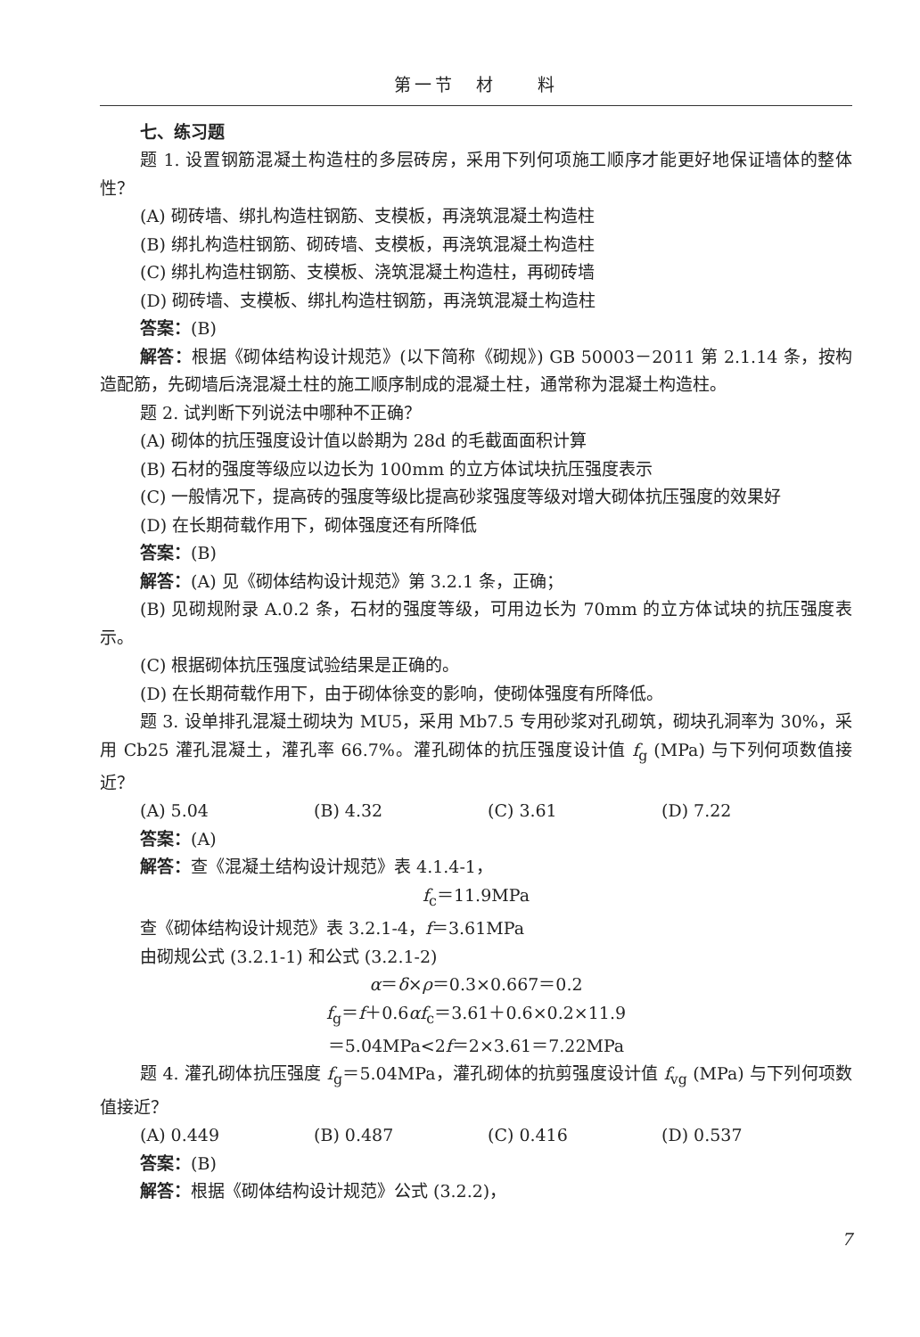第一节　材　　料
七、练习题
题 1. 设置钢筋混凝土构造柱的多层砖房，采用下列何项施工顺序才能更好地保证墙体的整体性？
(A) 砌砖墙、绑扎构造柱钢筋、支模板，再浇筑混凝土构造柱
(B) 绑扎构造柱钢筋、砌砖墙、支模板，再浇筑混凝土构造柱
(C) 绑扎构造柱钢筋、支模板、浇筑混凝土构造柱，再砌砖墙
(D) 砌砖墙、支模板、绑扎构造柱钢筋，再浇筑混凝土构造柱
答案：(B)
解答：根据《砌体结构设计规范》(以下简称《砌规》) GB 50003－2011 第 2.1.14 条，按构造配筋，先砌墙后浇混凝土柱的施工顺序制成的混凝土柱，通常称为混凝土构造柱。
题 2. 试判断下列说法中哪种不正确？
(A) 砌体的抗压强度设计值以龄期为 28d 的毛截面面积计算
(B) 石材的强度等级应以边长为 100mm 的立方体试块抗压强度表示
(C) 一般情况下，提高砖的强度等级比提高砂浆强度等级对增大砌体抗压强度的效果好
(D) 在长期荷载作用下，砌体强度还有所降低
答案：(B)
解答：(A) 见《砌体结构设计规范》第 3.2.1 条，正确；
(B) 见砌规附录 A.0.2 条，石材的强度等级，可用边长为 70mm 的立方体试块的抗压强度表示。
(C) 根据砌体抗压强度试验结果是正确的。
(D) 在长期荷载作用下，由于砌体徐变的影响，使砌体强度有所降低。
题 3. 设单排孔混凝土砌块为 MU5，采用 Mb7.5 专用砂浆对孔砌筑，砌块孔洞率为 30%，采用 Cb25 灌孔混凝土，灌孔率 66.7%。灌孔砌体的抗压强度设计值 f<sub>g</sub> (MPa) 与下列何项数值接近？
(A) 5.04 (B) 4.32 (C) 3.61 (D) 7.22
答案：(A)
解答：查《混凝土结构设计规范》表 4.1.4-1，
f<sub>c</sub>＝11.9MPa
查《砌体结构设计规范》表 3.2.1-4，f＝3.61MPa
由砌规公式 (3.2.1-1) 和公式 (3.2.1-2)
α＝δ×ρ＝0.3×0.667＝0.2
f<sub>g</sub>＝f＋0.6αf<sub>c</sub>＝3.61＋0.6×0.2×11.9
＝5.04MPa<2f＝2×3.61＝7.22MPa
题 4. 灌孔砌体抗压强度 f<sub>g</sub>＝5.04MPa，灌孔砌体的抗剪强度设计值 f<sub>vg</sub> (MPa) 与下列何项数值接近？
(A) 0.449 (B) 0.487 (C) 0.416 (D) 0.537
答案：(B)
解答：根据《砌体结构设计规范》公式 (3.2.2)，
7